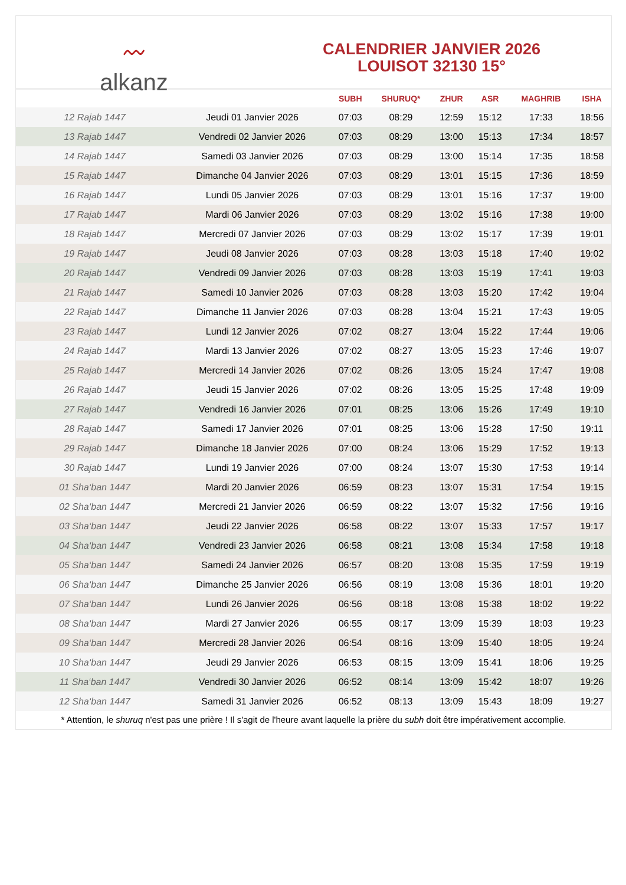〰
alkanz
CALENDRIER JANVIER 2026
LOUISOT 32130 15°
| | | SUBH | SHURUQ* | ZHUR | ASR | MAGHRIB | ISHA |
| --- | --- | --- | --- | --- | --- | --- | --- |
| 12 Rajab 1447 | Jeudi 01 Janvier 2026 | 07:03 | 08:29 | 12:59 | 15:12 | 17:33 | 18:56 |
| 13 Rajab 1447 | Vendredi 02 Janvier 2026 | 07:03 | 08:29 | 13:00 | 15:13 | 17:34 | 18:57 |
| 14 Rajab 1447 | Samedi 03 Janvier 2026 | 07:03 | 08:29 | 13:00 | 15:14 | 17:35 | 18:58 |
| 15 Rajab 1447 | Dimanche 04 Janvier 2026 | 07:03 | 08:29 | 13:01 | 15:15 | 17:36 | 18:59 |
| 16 Rajab 1447 | Lundi 05 Janvier 2026 | 07:03 | 08:29 | 13:01 | 15:16 | 17:37 | 19:00 |
| 17 Rajab 1447 | Mardi 06 Janvier 2026 | 07:03 | 08:29 | 13:02 | 15:16 | 17:38 | 19:00 |
| 18 Rajab 1447 | Mercredi 07 Janvier 2026 | 07:03 | 08:29 | 13:02 | 15:17 | 17:39 | 19:01 |
| 19 Rajab 1447 | Jeudi 08 Janvier 2026 | 07:03 | 08:28 | 13:03 | 15:18 | 17:40 | 19:02 |
| 20 Rajab 1447 | Vendredi 09 Janvier 2026 | 07:03 | 08:28 | 13:03 | 15:19 | 17:41 | 19:03 |
| 21 Rajab 1447 | Samedi 10 Janvier 2026 | 07:03 | 08:28 | 13:03 | 15:20 | 17:42 | 19:04 |
| 22 Rajab 1447 | Dimanche 11 Janvier 2026 | 07:03 | 08:28 | 13:04 | 15:21 | 17:43 | 19:05 |
| 23 Rajab 1447 | Lundi 12 Janvier 2026 | 07:02 | 08:27 | 13:04 | 15:22 | 17:44 | 19:06 |
| 24 Rajab 1447 | Mardi 13 Janvier 2026 | 07:02 | 08:27 | 13:05 | 15:23 | 17:46 | 19:07 |
| 25 Rajab 1447 | Mercredi 14 Janvier 2026 | 07:02 | 08:26 | 13:05 | 15:24 | 17:47 | 19:08 |
| 26 Rajab 1447 | Jeudi 15 Janvier 2026 | 07:02 | 08:26 | 13:05 | 15:25 | 17:48 | 19:09 |
| 27 Rajab 1447 | Vendredi 16 Janvier 2026 | 07:01 | 08:25 | 13:06 | 15:26 | 17:49 | 19:10 |
| 28 Rajab 1447 | Samedi 17 Janvier 2026 | 07:01 | 08:25 | 13:06 | 15:28 | 17:50 | 19:11 |
| 29 Rajab 1447 | Dimanche 18 Janvier 2026 | 07:00 | 08:24 | 13:06 | 15:29 | 17:52 | 19:13 |
| 30 Rajab 1447 | Lundi 19 Janvier 2026 | 07:00 | 08:24 | 13:07 | 15:30 | 17:53 | 19:14 |
| 01 Sha‘ban 1447 | Mardi 20 Janvier 2026 | 06:59 | 08:23 | 13:07 | 15:31 | 17:54 | 19:15 |
| 02 Sha‘ban 1447 | Mercredi 21 Janvier 2026 | 06:59 | 08:22 | 13:07 | 15:32 | 17:56 | 19:16 |
| 03 Sha‘ban 1447 | Jeudi 22 Janvier 2026 | 06:58 | 08:22 | 13:07 | 15:33 | 17:57 | 19:17 |
| 04 Sha‘ban 1447 | Vendredi 23 Janvier 2026 | 06:58 | 08:21 | 13:08 | 15:34 | 17:58 | 19:18 |
| 05 Sha‘ban 1447 | Samedi 24 Janvier 2026 | 06:57 | 08:20 | 13:08 | 15:35 | 17:59 | 19:19 |
| 06 Sha‘ban 1447 | Dimanche 25 Janvier 2026 | 06:56 | 08:19 | 13:08 | 15:36 | 18:01 | 19:20 |
| 07 Sha‘ban 1447 | Lundi 26 Janvier 2026 | 06:56 | 08:18 | 13:08 | 15:38 | 18:02 | 19:22 |
| 08 Sha‘ban 1447 | Mardi 27 Janvier 2026 | 06:55 | 08:17 | 13:09 | 15:39 | 18:03 | 19:23 |
| 09 Sha‘ban 1447 | Mercredi 28 Janvier 2026 | 06:54 | 08:16 | 13:09 | 15:40 | 18:05 | 19:24 |
| 10 Sha‘ban 1447 | Jeudi 29 Janvier 2026 | 06:53 | 08:15 | 13:09 | 15:41 | 18:06 | 19:25 |
| 11 Sha‘ban 1447 | Vendredi 30 Janvier 2026 | 06:52 | 08:14 | 13:09 | 15:42 | 18:07 | 19:26 |
| 12 Sha‘ban 1447 | Samedi 31 Janvier 2026 | 06:52 | 08:13 | 13:09 | 15:43 | 18:09 | 19:27 |
* Attention, le shuruq n'est pas une prière ! Il s'agit de l'heure avant laquelle la prière du subh doit être impérativement accomplie.